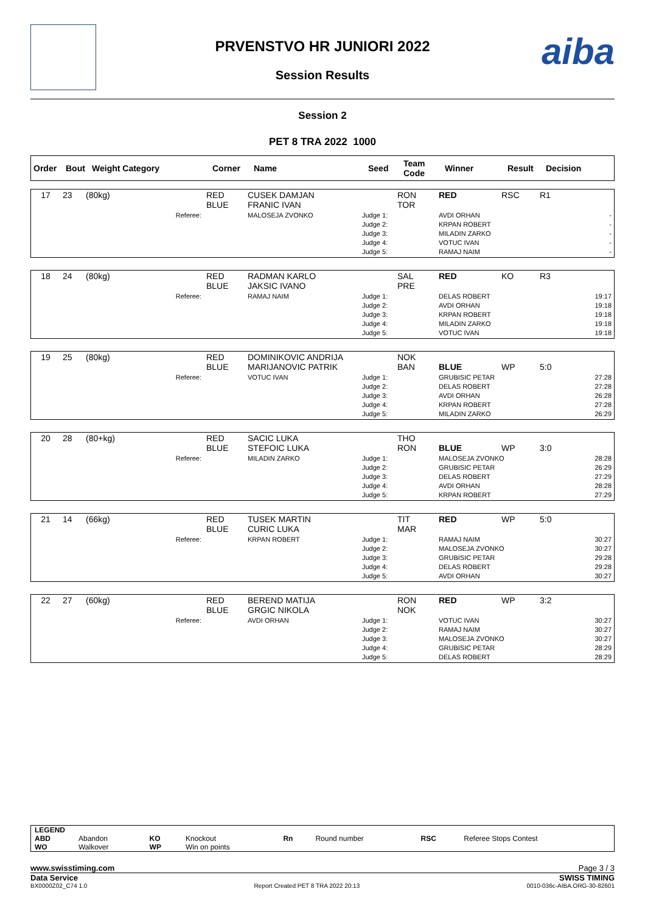aiba
PRVENSTVO HR JUNIORI 2022
Session Results
Session 2
PET 8 TRA 2022 1000
| Order | Bout | Weight Category | Corner | Name | Seed | Team Code | Winner | Result | Decision |
| --- | --- | --- | --- | --- | --- | --- | --- | --- | --- |
| 17 | 23 | (80kg) | RED BLUE | CUSEK DAMJAN FRANIC IVAN | | RON TOR | RED | RSC | R1 |
| | | Referee: | | MALOSEJA ZVONKO | Judge 1: Judge 2: Judge 3: Judge 4: Judge 5: | | AVDI ORHAN KRPAN ROBERT MILADIN ZARKO VOTUC IVAN RAMAJ NAIM | | - - - - - |
| 18 | 24 | (80kg) | RED BLUE | RADMAN KARLO JAKSIC IVANO | | SAL PRE | RED | KO | R3 |
| | | Referee: | | RAMAJ NAIM | Judge 1: Judge 2: Judge 3: Judge 4: Judge 5: | | DELAS ROBERT AVDI ORHAN KRPAN ROBERT MILADIN ZARKO VOTUC IVAN | | 19:17 19:18 19:18 19:18 19:18 |
| 19 | 25 | (80kg) | RED BLUE | DOMINIKOVIC ANDRIJA MARIJANOVIC PATRIK | | NOK BAN | BLUE | WP | 5:0 |
| | | Referee: | | VOTUC IVAN | Judge 1: Judge 2: Judge 3: Judge 4: Judge 5: | | GRUBISIC PETAR DELAS ROBERT AVDI ORHAN KRPAN ROBERT MILADIN ZARKO | | 27:28 27:28 26:28 27:28 26:29 |
| 20 | 28 | (80+kg) | RED BLUE | SACIC LUKA STEFOIC LUKA | | THO RON | BLUE | WP | 3:0 |
| | | Referee: | | MILADIN ZARKO | Judge 1: Judge 2: Judge 3: Judge 4: Judge 5: | | MALOSEJA ZVONKO GRUBISIC PETAR DELAS ROBERT AVDI ORHAN KRPAN ROBERT | | 28:28 26:29 27:29 28:28 27:29 |
| 21 | 14 | (66kg) | RED BLUE | TUSEK MARTIN CURIC LUKA | | TIT MAR | RED | WP | 5:0 |
| | | Referee: | | KRPAN ROBERT | Judge 1: Judge 2: Judge 3: Judge 4: Judge 5: | | RAMAJ NAIM MALOSEJA ZVONKO GRUBISIC PETAR DELAS ROBERT AVDI ORHAN | | 30:27 30:27 29:28 29:28 30:27 |
| 22 | 27 | (60kg) | RED BLUE | BEREND MATIJA GRGIC NIKOLA | | RON NOK | RED | WP | 3:2 |
| | | Referee: | | AVDI ORHAN | Judge 1: Judge 2: Judge 3: Judge 4: Judge 5: | | VOTUC IVAN RAMAJ NAIM MALOSEJA ZVONKO GRUBISIC PETAR DELAS ROBERT | | 30:27 30:27 30:27 28:29 28:29 |
| LEGEND | | | | | | | |
| ABD | Abandon | KO | Knockout | Rn | Round number | RSC | Referee Stops Contest |
| WO | Walkover | WP | Win on points | | | | |
www.swisstiming.com Page 3 / 3
Data Service SWISS TIMING
BX0000Z02_C74 1.0 Report Created PET 8 TRA 2022 20:13 0010-036c-AIBA.ORG-30-82601